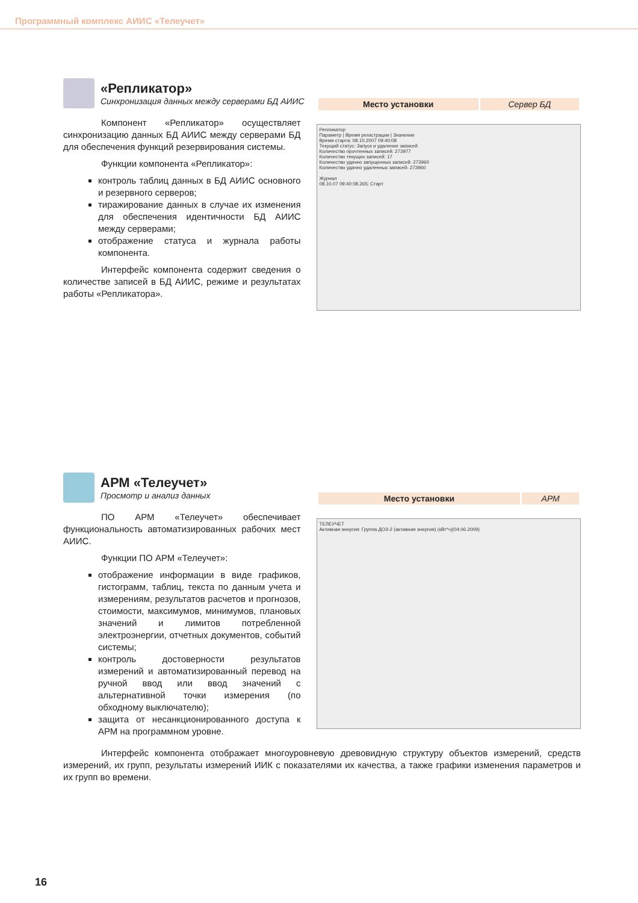Программный комплекс АИИС «Телеучет»
«Репликатор»
Синхронизация данных между серверами БД АИИС
Компонент «Репликатор» осуществляет синхронизацию данных БД АИИС между серверами БД для обеспечения функций резервирования системы.
Функции компонента «Репликатор»:
контроль таблиц данных в БД АИИС основного и резервного серверов;
тиражирование данных в случае их изменения для обеспечения идентичности БД АИИС между серверами;
отображение статуса и журнала работы компонента.
Интерфейс компонента содержит сведения о количестве записей в БД АИИС, режиме и результатах работы «Репликатора».
| Место установки | Сервер БД |
Репликатор
Параметр | Время регистрации | Значение
Время старта: 08.10.2007 09:40:08
Текущий статус: Запуск и удаление записей
Количество прочтенных записей: 273977
Количество текущих записей: 17
Количество удачно запущенных записей: 273960
Количество удачно удаленных записей: 273960
Журнал
08.10.07 09:40:08.265; Старт
АРМ «Телеучет»
Просмотр и анализ данных
ПО АРМ «Телеучет» обеспечивает функциональность автоматизированных рабочих мест АИИС.
Функции ПО АРМ «Телеучет»:
отображение информации в виде графиков, гистограмм, таблиц, текста по данным учета и измерениям, результатов расчетов и прогнозов, стоимости, максимумов, минимумов, плановых значений и лимитов потребленной электроэнергии, отчетных документов, событий системы;
контроль достоверности результатов измерений и автоматизированный перевод на ручной ввод или ввод значений с альтернативной точки измерения (по обходному выключателю);
защита от несанкционированного доступа к АРМ на программном уровне.
| Место установки | АРМ |
ТЕЛЕУЧЕТ
Активная энергия: Группа ДОЗ-2 (активная энергия) (кВт*ч)(04.06.2009)
Интерфейс компонента отображает многоуровневую древовидную структуру объектов измерений, средств измерений, их групп, результаты измерений ИИК с показателями их качества, а также графики изменения параметров и их групп во времени.
16